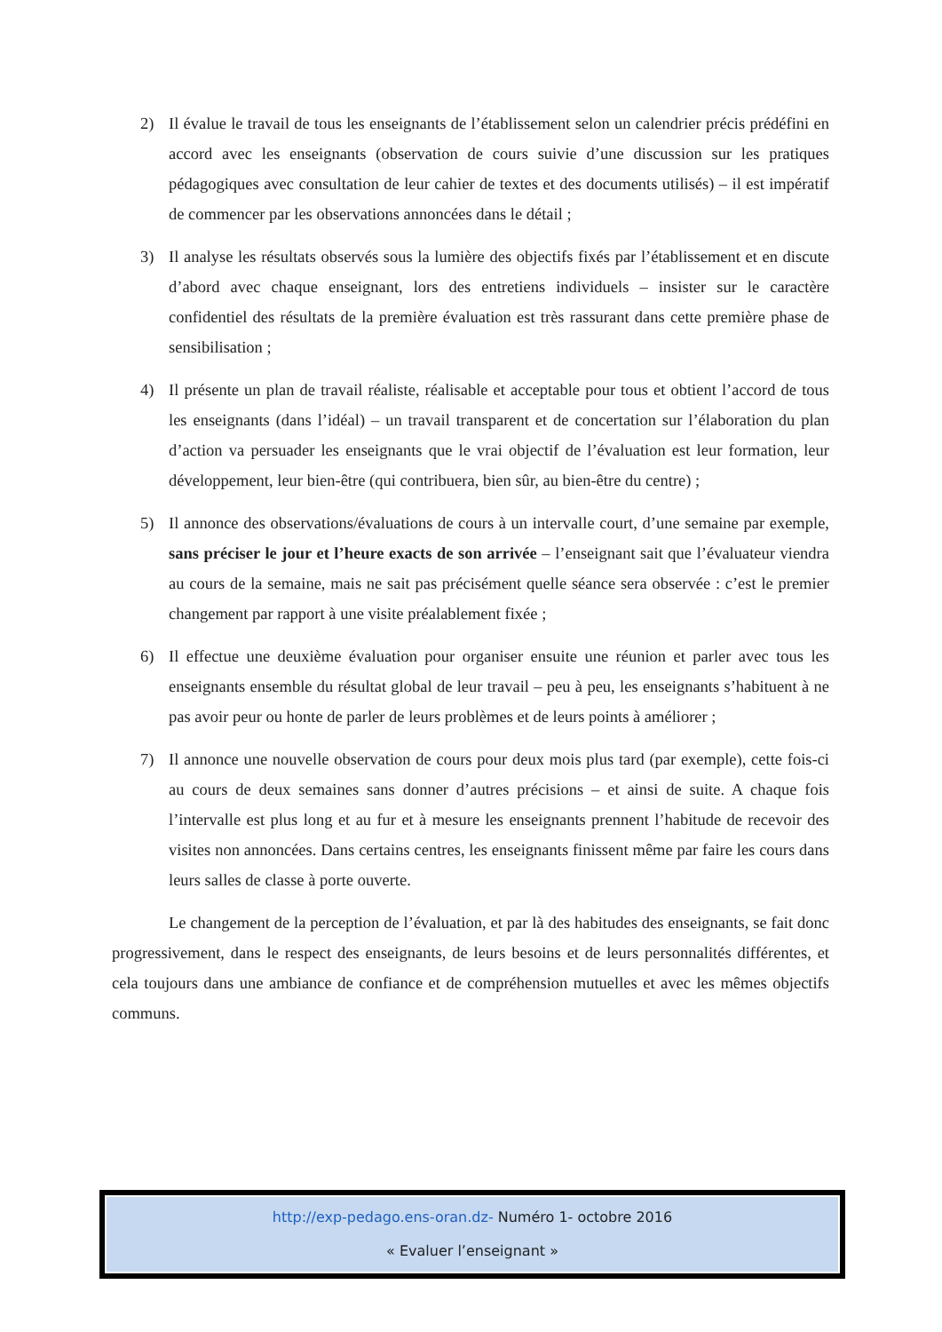2) Il évalue le travail de tous les enseignants de l’établissement selon un calendrier précis prédéfini en accord avec les enseignants (observation de cours suivie d’une discussion sur les pratiques pédagogiques avec consultation de leur cahier de textes et des documents utilisés) – il est impératif de commencer par les observations annoncées dans le détail ;
3) Il analyse les résultats observés sous la lumière des objectifs fixés par l’établissement et en discute d’abord avec chaque enseignant, lors des entretiens individuels – insister sur le caractère confidentiel des résultats de la première évaluation est très rassurant dans cette première phase de sensibilisation ;
4) Il présente un plan de travail réaliste, réalisable et acceptable pour tous et obtient l’accord de tous les enseignants (dans l’idéal) – un travail transparent et de concertation sur l’élaboration du plan d’action va persuader les enseignants que le vrai objectif de l’évaluation est leur formation, leur développement, leur bien-être (qui contribuera, bien sûr, au bien-être du centre) ;
5) Il annonce des observations/évaluations de cours à un intervalle court, d’une semaine par exemple, sans préciser le jour et l’heure exacts de son arrivée – l’enseignant sait que l’évaluateur viendra au cours de la semaine, mais ne sait pas précisément quelle séance sera observée : c’est le premier changement par rapport à une visite préalablement fixée ;
6) Il effectue une deuxième évaluation pour organiser ensuite une réunion et parler avec tous les enseignants ensemble du résultat global de leur travail – peu à peu, les enseignants s’habituent à ne pas avoir peur ou honte de parler de leurs problèmes et de leurs points à améliorer ;
7) Il annonce une nouvelle observation de cours pour deux mois plus tard (par exemple), cette fois-ci au cours de deux semaines sans donner d’autres précisions – et ainsi de suite. A chaque fois l’intervalle est plus long et au fur et à mesure les enseignants prennent l’habitude de recevoir des visites non annoncées. Dans certains centres, les enseignants finissent même par faire les cours dans leurs salles de classe à porte ouverte.
Le changement de la perception de l’évaluation, et par là des habitudes des enseignants, se fait donc progressivement, dans le respect des enseignants, de leurs besoins et de leurs personnalités différentes, et cela toujours dans une ambiance de confiance et de compréhension mutuelles et avec les mêmes objectifs communs.
http://exp-pedago.ens-oran.dz- Numéro 1- octobre 2016
« Evaluer l’enseignant »